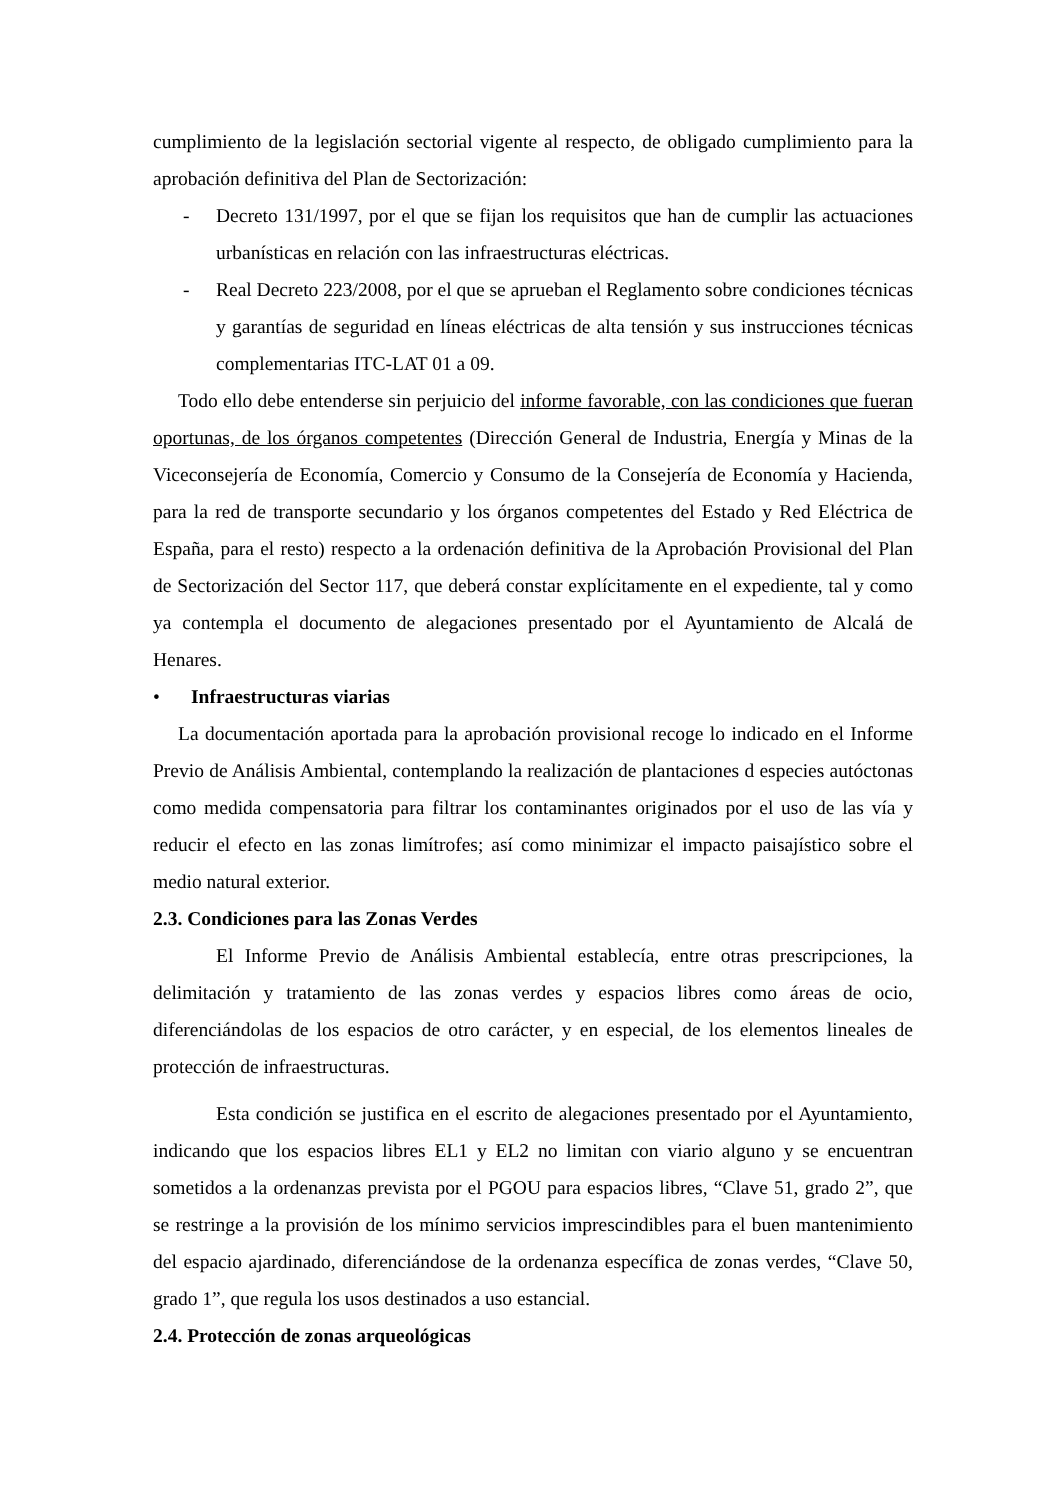cumplimiento de la legislación sectorial vigente al respecto, de obligado cumplimiento para la aprobación definitiva del Plan de Sectorización:
- Decreto 131/1997, por el que se fijan los requisitos que han de cumplir las actuaciones urbanísticas en relación con las infraestructuras eléctricas.
- Real Decreto 223/2008, por el que se aprueban el Reglamento sobre condiciones técnicas y garantías de seguridad en líneas eléctricas de alta tensión y sus instrucciones técnicas complementarias ITC-LAT 01 a 09.
Todo ello debe entenderse sin perjuicio del informe favorable, con las condiciones que fueran oportunas, de los órganos competentes (Dirección General de Industria, Energía y Minas de la Viceconsejería de Economía, Comercio y Consumo de la Consejería de Economía y Hacienda, para la red de transporte secundario y los órganos competentes del Estado y Red Eléctrica de España, para el resto) respecto a la ordenación definitiva de la Aprobación Provisional del Plan de Sectorización del Sector 117, que deberá constar explícitamente en el expediente, tal y como ya contempla el documento de alegaciones presentado por el Ayuntamiento de Alcalá de Henares.
• Infraestructuras viarias
La documentación aportada para la aprobación provisional recoge lo indicado en el Informe Previo de Análisis Ambiental, contemplando la realización de plantaciones d especies autóctonas como medida compensatoria para filtrar los contaminantes originados por el uso de las vía y reducir el efecto en las zonas limítrofes; así como minimizar el impacto paisajístico sobre el medio natural exterior.
2.3. Condiciones para las Zonas Verdes
El Informe Previo de Análisis Ambiental establecía, entre otras prescripciones, la delimitación y tratamiento de las zonas verdes y espacios libres como áreas de ocio, diferenciándolas de los espacios de otro carácter, y en especial, de los elementos lineales de protección de infraestructuras.
Esta condición se justifica en el escrito de alegaciones presentado por el Ayuntamiento, indicando que los espacios libres EL1 y EL2 no limitan con viario alguno y se encuentran sometidos a la ordenanzas prevista por el PGOU para espacios libres, “Clave 51, grado 2”, que se restringe a la provisión de los mínimo servicios imprescindibles para el buen mantenimiento del espacio ajardinado, diferenciándose de la ordenanza específica de zonas verdes, “Clave 50, grado 1”, que regula los usos destinados a uso estancial.
2.4. Protección de zonas arqueológicas